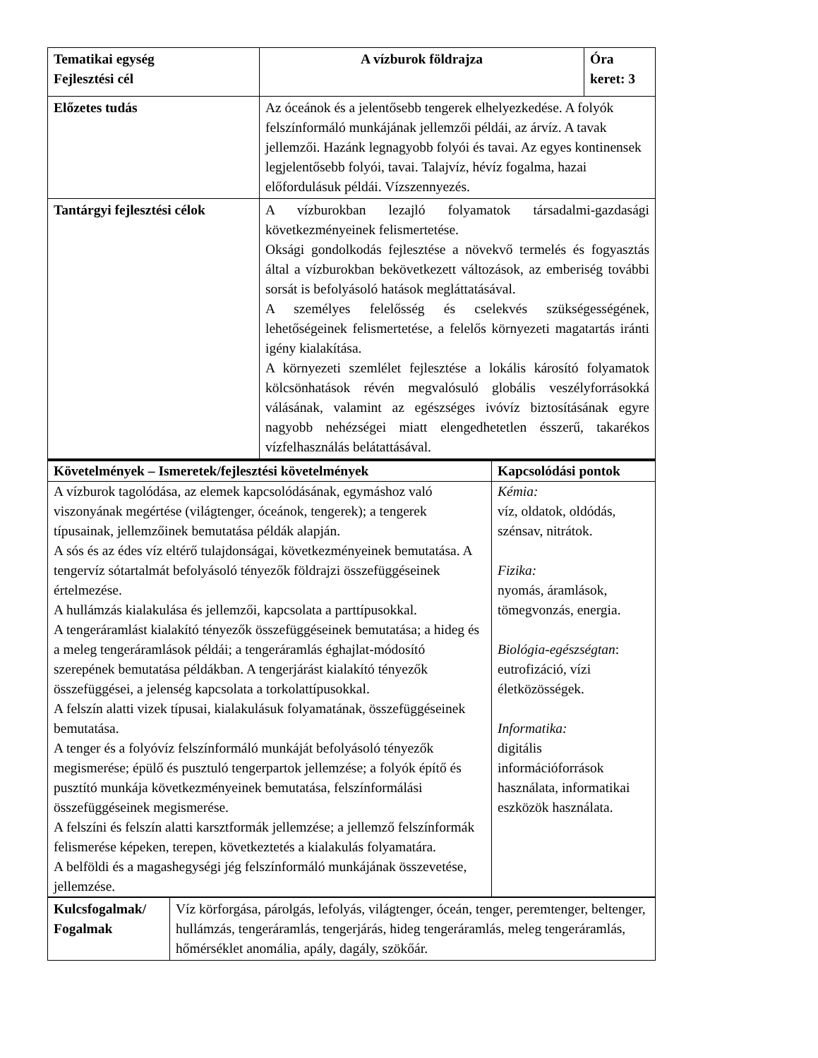| Tematikai egység Fejlesztési cél | A vízburok földrajza | Óra keret: 3 |
| Előzetes tudás | Az óceánok és a jelentősebb tengerek elhelyezkedése. A folyók felszínformáló munkájának jellemzői példái, az árvíz. A tavak jellemzői. Hazánk legnagyobb folyói és tavai. Az egyes kontinensek legjelentősebb folyói, tavai. Talajvíz, hévíz fogalma, hazai előfordulásuk példái. Vízszennyezés. | |
| Tantárgyi fejlesztési célok | A vízburokban lezajló folyamatok társadalmi-gazdasági következményeinek felismertetése. Oksági gondolkodás fejlesztése a növekvő termelés és fogyasztás által a vízburokban bekövetkezett változások, az emberiség további sorsát is befolyásoló hatások megláttatásával. A személyes felelősség és cselekvés szükségességének, lehetőségeinek felismertetése, a felelős környezeti magatartás iránti igény kialakítása. A környezeti szemlélet fejlesztése a lokális károsító folyamatok kölcsönhatások révén megvalósuló globális veszélyforrásokká válásának, valamint az egészséges ivóvíz biztosításának egyre nagyobb nehézségei miatt elengedhetetlen ésszerű, takarékos vízfelhasználás belátattásával. | |
| Követelmények – Ismeretek/fejlesztési követelmények | Kapcsolódási pontok |
| --- | --- |
| A vízburok tagolódása, az elemek kapcsolódásának, egymáshoz való viszonyának megértése (világtenger, óceánok, tengerek); a tengerek típusainak, jellemzőinek bemutatása példák alapján. A sós és az édes víz eltérő tulajdonságai, következményeinek bemutatása. A tengervíz sótartalmát befolyásoló tényezők földrajzi összefüggéseinek értelmezése. A hullámzás kialakulása és jellemzői, kapcsolata a parttípusokkal. A tengeráramlást kialakító tényezők összefüggéseinek bemutatása; a hideg és a meleg tengeráramlások példái; a tengeráramlás éghajlat-módosító szerepének bemutatása példákban. A tengerjárást kialakító tényezők összefüggései, a jelenség kapcsolata a torkolattípusokkal. A felszín alatti vizek típusai, kialakulásuk folyamatának, összefüggéseinek bemutatása. A tenger és a folyóvíz felszínformáló munkáját befolyásoló tényezők megismerése; épülő és pusztuló tengerpartok jellemzése; a folyók építő és pusztító munkája következményeinek bemutatása, felszínformálási összefüggéseinek megismerése. A felszíni és felszín alatti karsztformák jellemzése; a jellemző felszínformák felismerése képeken, terepen, következtetés a kialakulás folyamatára. A belföldi és a magashegységi jég felszínformáló munkájának összevetése, jellemzése. | Kémia: víz, oldatok, oldódás, szénsav, nitrátok. Fizika: nyomás, áramlások, tömegvonzás, energia. Biológia-egészségtan : eutrofizáció, vízi életközösségek. Informatika: digitális információforrások használata, informatikai eszközök használata. |
| Kulcsfogalmak/ Fogalmak | Víz körforgása, párolgás, lefolyás, világtenger, óceán, tenger, peremtenger, beltenger, hullámzás, tengeráramlás, tengerjárás, hideg tengeráramlás, meleg tengeráramlás, hőmérséklet anomália, apály, dagály, szökőár. |